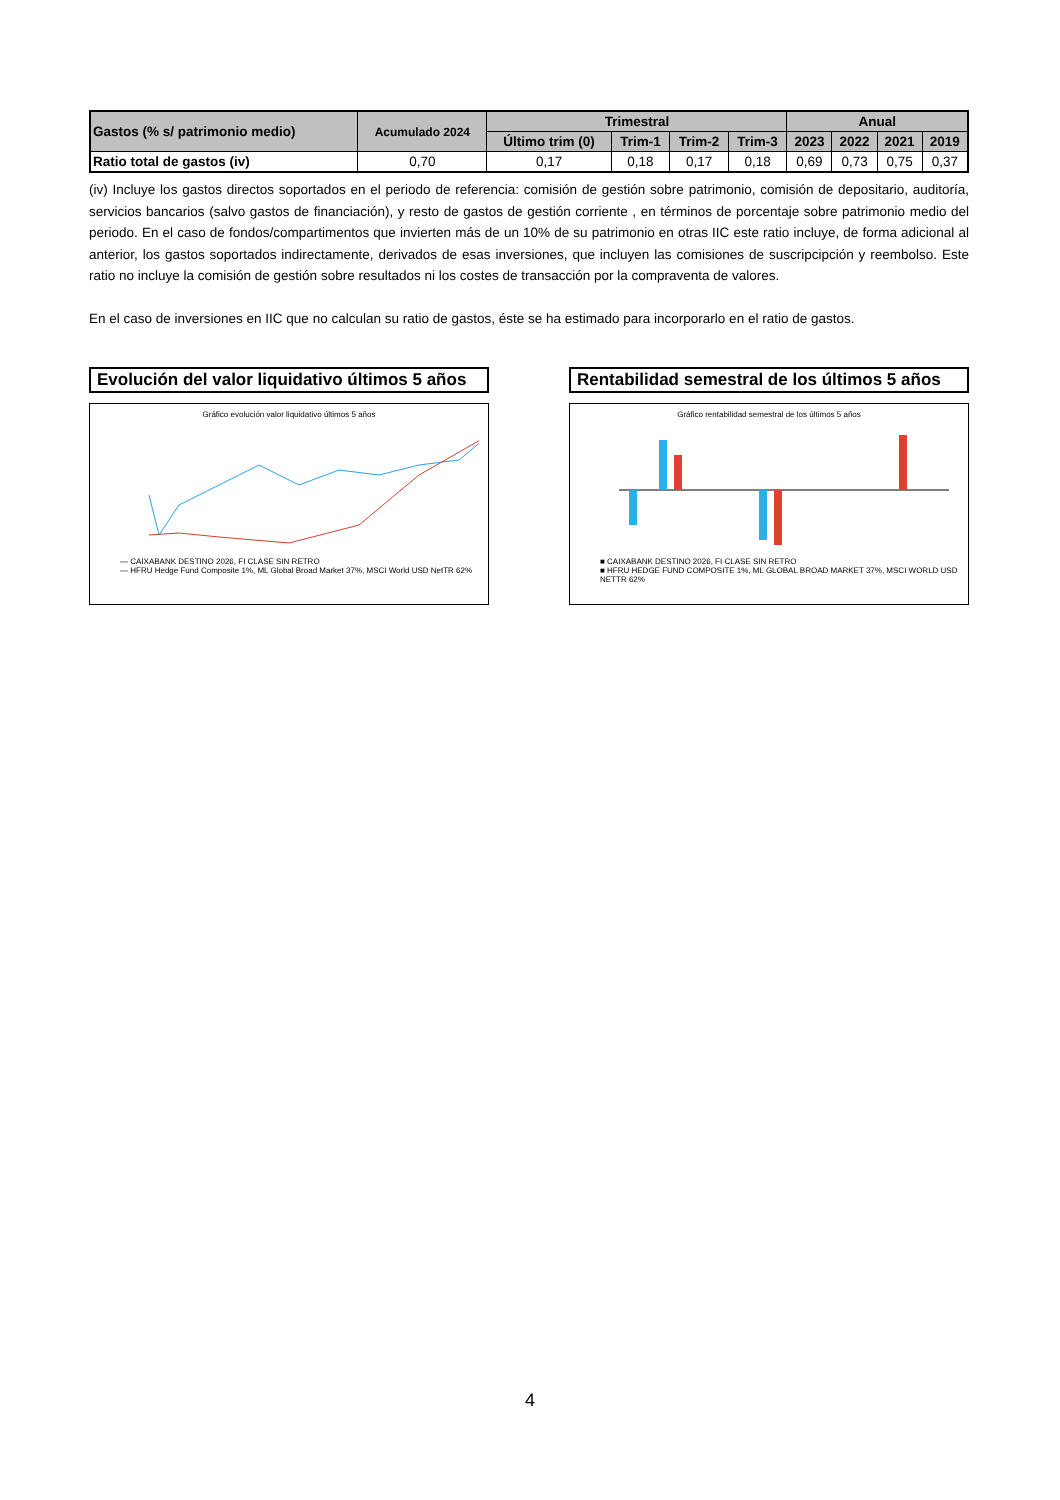| Gastos (% s/ patrimonio medio) | Acumulado 2024 | Trimestral | | | | Anual | | | |
| --- | --- | --- | --- | --- | --- | --- | --- | --- | --- |
| | | Último trim (0) | Trim-1 | Trim-2 | Trim-3 | 2023 | 2022 | 2021 | 2019 |
| Ratio total de gastos (iv) | 0,70 | 0,17 | 0,18 | 0,17 | 0,18 | 0,69 | 0,73 | 0,75 | 0,37 |
(iv) Incluye los gastos directos soportados en el periodo de referencia: comisión de gestión sobre patrimonio, comisión de depositario, auditoría, servicios bancarios (salvo gastos de financiación), y resto de gastos de gestión corriente , en términos de porcentaje sobre patrimonio medio del periodo. En el caso de fondos/compartimentos que invierten más de un 10% de su patrimonio en otras IIC este ratio incluye, de forma adicional al anterior, los gastos soportados indirectamente, derivados de esas inversiones, que incluyen las comisiones de suscripcipción y reembolso. Este ratio no incluye la comisión de gestión sobre resultados ni los costes de transacción por la compraventa de valores.
En el caso de inversiones en IIC que no calculan su ratio de gastos, éste se ha estimado para incorporarlo en el ratio de gastos.
Evolución del valor liquidativo últimos 5 años
Gráfico evolución valor liquidativo últimos 5 años
— CAIXABANK DESTINO 2026, FI CLASE SIN RETRO
— HFRU Hedge Fund Composite 1%, ML Global Broad Market 37%, MSCI World USD NetTR 62%
Rentabilidad semestral de los últimos 5 años
Gráfico rentabilidad semestral de los últimos 5 años
■ CAIXABANK DESTINO 2026, FI CLASE SIN RETRO
■ HFRU HEDGE FUND COMPOSITE 1%, ML GLOBAL BROAD MARKET 37%, MSCI WORLD USD NETTR 62%
4